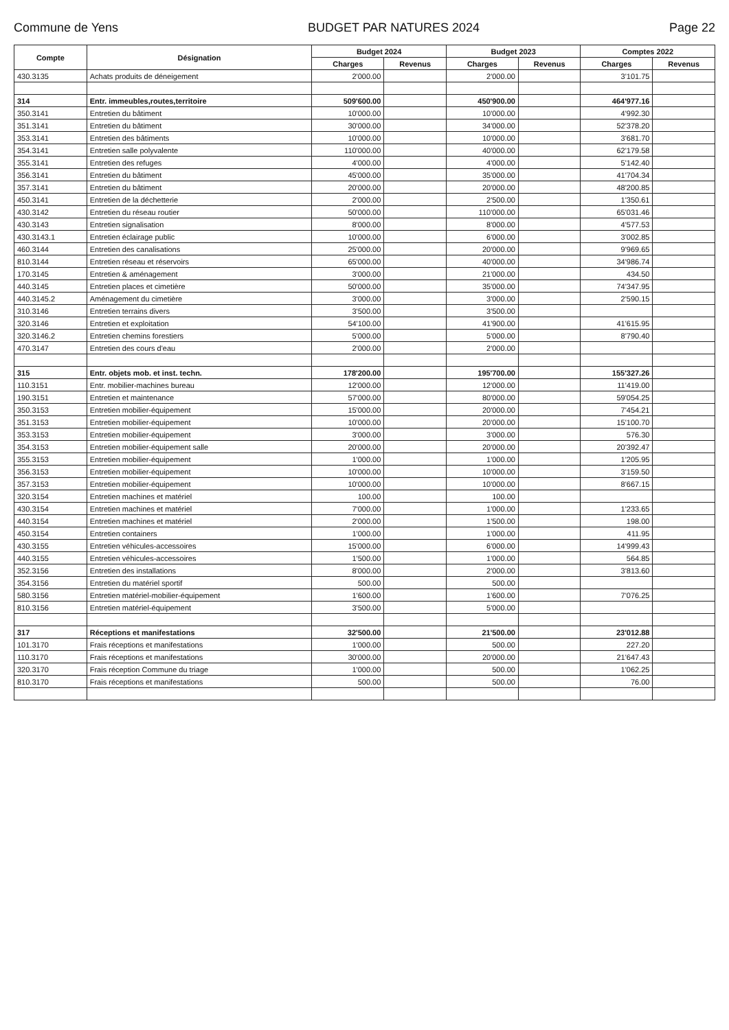Commune de Yens BUDGET PAR NATURES 2024 Page 22
| Compte | Désignation | Budget 2024 | | Budget 2023 | | Comptes 2022 | |
| --- | --- | --- | --- | --- | --- | --- | --- |
| | | Charges | Revenus | Charges | Revenus | Charges | Revenus |
| 430.3135 | Achats produits de déneigement | 2'000.00 | | 2'000.00 | | 3'101.75 | |
| 314 | Entr. immeubles,routes,territoire | 509'600.00 | | 450'900.00 | | 464'977.16 | |
| 350.3141 | Entretien du bâtiment | 10'000.00 | | 10'000.00 | | 4'992.30 | |
| 351.3141 | Entretien du bâtiment | 30'000.00 | | 34'000.00 | | 52'378.20 | |
| 353.3141 | Entretien des bâtiments | 10'000.00 | | 10'000.00 | | 3'681.70 | |
| 354.3141 | Entretien salle polyvalente | 110'000.00 | | 40'000.00 | | 62'179.58 | |
| 355.3141 | Entretien des refuges | 4'000.00 | | 4'000.00 | | 5'142.40 | |
| 356.3141 | Entretien du bâtiment | 45'000.00 | | 35'000.00 | | 41'704.34 | |
| 357.3141 | Entretien du bâtiment | 20'000.00 | | 20'000.00 | | 48'200.85 | |
| 450.3141 | Entretien de la déchetterie | 2'000.00 | | 2'500.00 | | 1'350.61 | |
| 430.3142 | Entretien du réseau routier | 50'000.00 | | 110'000.00 | | 65'031.46 | |
| 430.3143 | Entretien signalisation | 8'000.00 | | 8'000.00 | | 4'577.53 | |
| 430.3143.1 | Entretien éclairage public | 10'000.00 | | 6'000.00 | | 3'002.85 | |
| 460.3144 | Entretien des canalisations | 25'000.00 | | 20'000.00 | | 9'969.65 | |
| 810.3144 | Entretien réseau et réservoirs | 65'000.00 | | 40'000.00 | | 34'986.74 | |
| 170.3145 | Entretien & aménagement | 3'000.00 | | 21'000.00 | | 434.50 | |
| 440.3145 | Entretien places et cimetière | 50'000.00 | | 35'000.00 | | 74'347.95 | |
| 440.3145.2 | Aménagement du cimetière | 3'000.00 | | 3'000.00 | | 2'590.15 | |
| 310.3146 | Entretien terrains divers | 3'500.00 | | 3'500.00 | | | |
| 320.3146 | Entretien et exploitation | 54'100.00 | | 41'900.00 | | 41'615.95 | |
| 320.3146.2 | Entretien chemins forestiers | 5'000.00 | | 5'000.00 | | 8'790.40 | |
| 470.3147 | Entretien des cours d'eau | 2'000.00 | | 2'000.00 | | | |
| 315 | Entr. objets mob. et inst. techn. | 178'200.00 | | 195'700.00 | | 155'327.26 | |
| 110.3151 | Entr. mobilier-machines bureau | 12'000.00 | | 12'000.00 | | 11'419.00 | |
| 190.3151 | Entretien et maintenance | 57'000.00 | | 80'000.00 | | 59'054.25 | |
| 350.3153 | Entretien mobilier-équipement | 15'000.00 | | 20'000.00 | | 7'454.21 | |
| 351.3153 | Entretien mobilier-équipement | 10'000.00 | | 20'000.00 | | 15'100.70 | |
| 353.3153 | Entretien mobilier-équipement | 3'000.00 | | 3'000.00 | | 576.30 | |
| 354.3153 | Entretien mobilier-équipement salle | 20'000.00 | | 20'000.00 | | 20'392.47 | |
| 355.3153 | Entretien mobilier-équipement | 1'000.00 | | 1'000.00 | | 1'205.95 | |
| 356.3153 | Entretien mobilier-équipement | 10'000.00 | | 10'000.00 | | 3'159.50 | |
| 357.3153 | Entretien mobilier-équipement | 10'000.00 | | 10'000.00 | | 8'667.15 | |
| 320.3154 | Entretien machines et matériel | 100.00 | | 100.00 | | | |
| 430.3154 | Entretien machines et matériel | 7'000.00 | | 1'000.00 | | 1'233.65 | |
| 440.3154 | Entretien machines et matériel | 2'000.00 | | 1'500.00 | | 198.00 | |
| 450.3154 | Entretien containers | 1'000.00 | | 1'000.00 | | 411.95 | |
| 430.3155 | Entretien véhicules-accessoires | 15'000.00 | | 6'000.00 | | 14'999.43 | |
| 440.3155 | Entretien véhicules-accessoires | 1'500.00 | | 1'000.00 | | 564.85 | |
| 352.3156 | Entretien des installations | 8'000.00 | | 2'000.00 | | 3'813.60 | |
| 354.3156 | Entretien du matériel sportif | 500.00 | | 500.00 | | | |
| 580.3156 | Entretien matériel-mobilier-équipement | 1'600.00 | | 1'600.00 | | 7'076.25 | |
| 810.3156 | Entretien matériel-équipement | 3'500.00 | | 5'000.00 | | | |
| 317 | Réceptions et manifestations | 32'500.00 | | 21'500.00 | | 23'012.88 | |
| 101.3170 | Frais réceptions et manifestations | 1'000.00 | | 500.00 | | 227.20 | |
| 110.3170 | Frais réceptions et manifestations | 30'000.00 | | 20'000.00 | | 21'647.43 | |
| 320.3170 | Frais réception Commune du triage | 1'000.00 | | 500.00 | | 1'062.25 | |
| 810.3170 | Frais réceptions et manifestations | 500.00 | | 500.00 | | 76.00 | |